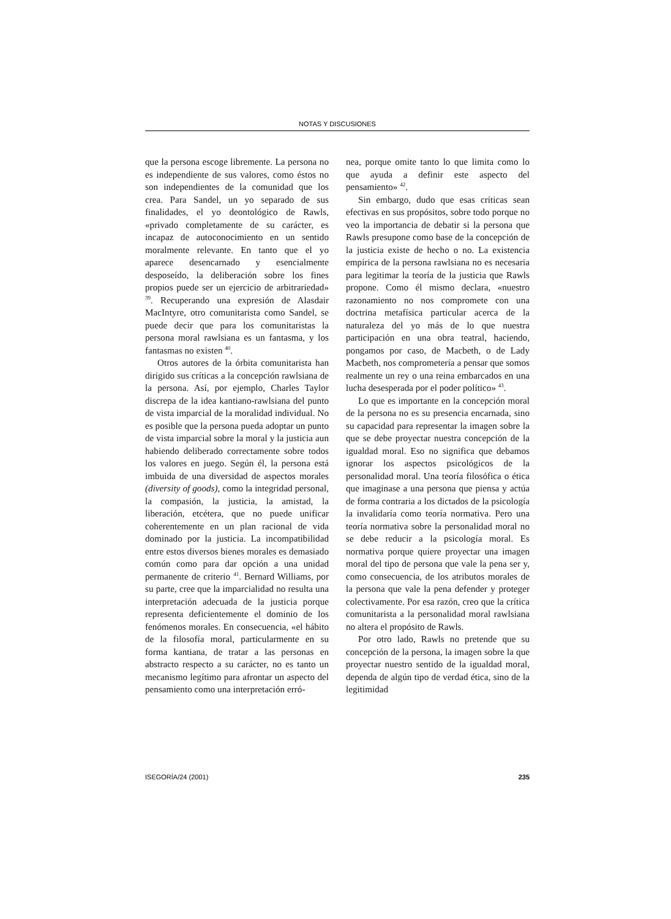NOTAS Y DISCUSIONES
que la persona escoge libremente. La persona no es independiente de sus valores, como éstos no son independientes de la comunidad que los crea. Para Sandel, un yo separado de sus finalidades, el yo deontológico de Rawls, «privado completamente de su carácter, es incapaz de autoconocimiento en un sentido moralmente relevante. En tanto que el yo aparece desencarnado y esencialmente desposeído, la deliberación sobre los fines propios puede ser un ejercicio de arbitrariedad» <sup>39</sup>. Recuperando una expresión de Alasdair MacIntyre, otro comunitarista como Sandel, se puede decir que para los comunitaristas la persona moral rawlsiana es un fantasma, y los fantasmas no existen <sup>40</sup>.
Otros autores de la órbita comunitarista han dirigido sus críticas a la concepción rawlsiana de la persona. Así, por ejemplo, Charles Taylor discrepa de la idea kantiano-rawlsiana del punto de vista imparcial de la moralidad individual. No es posible que la persona pueda adoptar un punto de vista imparcial sobre la moral y la justicia aun habiendo deliberado correctamente sobre todos los valores en juego. Según él, la persona está imbuida de una diversidad de aspectos morales (diversity of goods), como la integridad personal, la compasión, la justicia, la amistad, la liberación, etcétera, que no puede unificar coherentemente en un plan racional de vida dominado por la justicia. La incompatibilidad entre estos diversos bienes morales es demasiado común como para dar opción a una unidad permanente de criterio <sup>41</sup>. Bernard Williams, por su parte, cree que la imparcialidad no resulta una interpretación adecuada de la justicia porque representa deficientemente el dominio de los fenómenos morales. En consecuencia, «el hábito de la filosofía moral, particularmente en su forma kantiana, de tratar a las personas en abstracto respecto a su carácter, no es tanto un mecanismo legítimo para afrontar un aspecto del pensamiento como una interpretación erró-
nea, porque omite tanto lo que limita como lo que ayuda a definir este aspecto del pensamiento» <sup>42</sup>.
Sin embargo, dudo que esas críticas sean efectivas en sus propósitos, sobre todo porque no veo la importancia de debatir si la persona que Rawls presupone como base de la concepción de la justicia existe de hecho o no. La existencia empírica de la persona rawlsiana no es necesaria para legitimar la teoría de la justicia que Rawls propone. Como él mismo declara, «nuestro razonamiento no nos compromete con una doctrina metafísica particular acerca de la naturaleza del yo más de lo que nuestra participación en una obra teatral, haciendo, pongamos por caso, de Macbeth, o de Lady Macbeth, nos comprometería a pensar que somos realmente un rey o una reina embarcados en una lucha desesperada por el poder político» <sup>43</sup>.
Lo que es importante en la concepción moral de la persona no es su presencia encarnada, sino su capacidad para representar la imagen sobre la que se debe proyectar nuestra concepción de la igualdad moral. Eso no significa que debamos ignorar los aspectos psicológicos de la personalidad moral. Una teoría filosófica o ética que imaginase a una persona que piensa y actúa de forma contraria a los dictados de la psicología la invalidaría como teoría normativa. Pero una teoría normativa sobre la personalidad moral no se debe reducir a la psicología moral. Es normativa porque quiere proyectar una imagen moral del tipo de persona que vale la pena ser y, como consecuencia, de los atributos morales de la persona que vale la pena defender y proteger colectivamente. Por esa razón, creo que la crítica comunitarista a la personalidad moral rawlsiana no altera el propósito de Rawls.
Por otro lado, Rawls no pretende que su concepción de la persona, la imagen sobre la que proyectar nuestro sentido de la igualdad moral, dependa de algún tipo de verdad ética, sino de la legitimidad
ISEGORÍA/24 (2001) 235